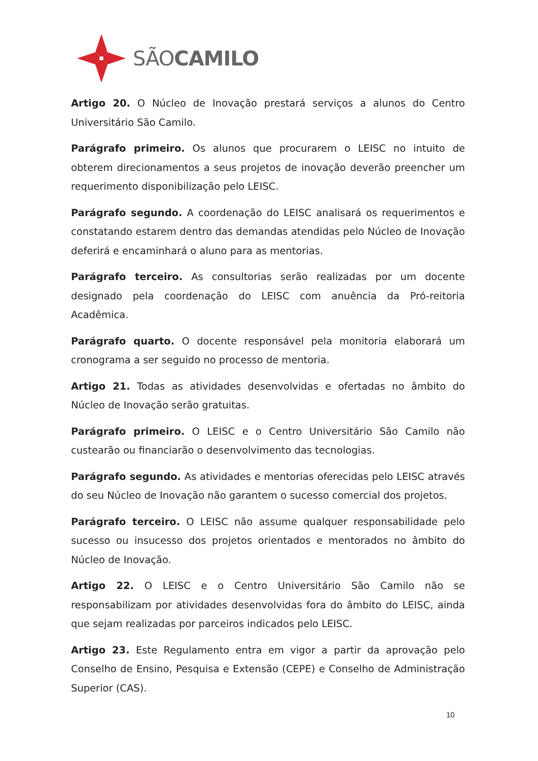SÃOCAMILO
Artigo 20. O Núcleo de Inovação prestará serviços a alunos do Centro Universitário São Camilo.
Parágrafo primeiro. Os alunos que procurarem o LEISC no intuito de obterem direcionamentos a seus projetos de inovação deverão preencher um requerimento disponibilização pelo LEISC.
Parágrafo segundo. A coordenação do LEISC analisará os requerimentos e constatando estarem dentro das demandas atendidas pelo Núcleo de Inovação deferirá e encaminhará o aluno para as mentorias.
Parágrafo terceiro. As consultorias serão realizadas por um docente designado pela coordenação do LEISC com anuência da Pró-reitoria Acadêmica.
Parágrafo quarto. O docente responsável pela monitoria elaborará um cronograma a ser seguido no processo de mentoria.
Artigo 21. Todas as atividades desenvolvidas e ofertadas no âmbito do Núcleo de Inovação serão gratuitas.
Parágrafo primeiro. O LEISC e o Centro Universitário São Camilo não custearão ou financiarão o desenvolvimento das tecnologias.
Parágrafo segundo. As atividades e mentorias oferecidas pelo LEISC através do seu Núcleo de Inovação não garantem o sucesso comercial dos projetos.
Parágrafo terceiro. O LEISC não assume qualquer responsabilidade pelo sucesso ou insucesso dos projetos orientados e mentorados no âmbito do Núcleo de Inovação.
Artigo 22. O LEISC e o Centro Universitário São Camilo não se responsabilizam por atividades desenvolvidas fora do âmbito do LEISC, ainda que sejam realizadas por parceiros indicados pelo LEISC.
Artigo 23. Este Regulamento entra em vigor a partir da aprovação pelo Conselho de Ensino, Pesquisa e Extensão (CEPE) e Conselho de Administração Superior (CAS).
10